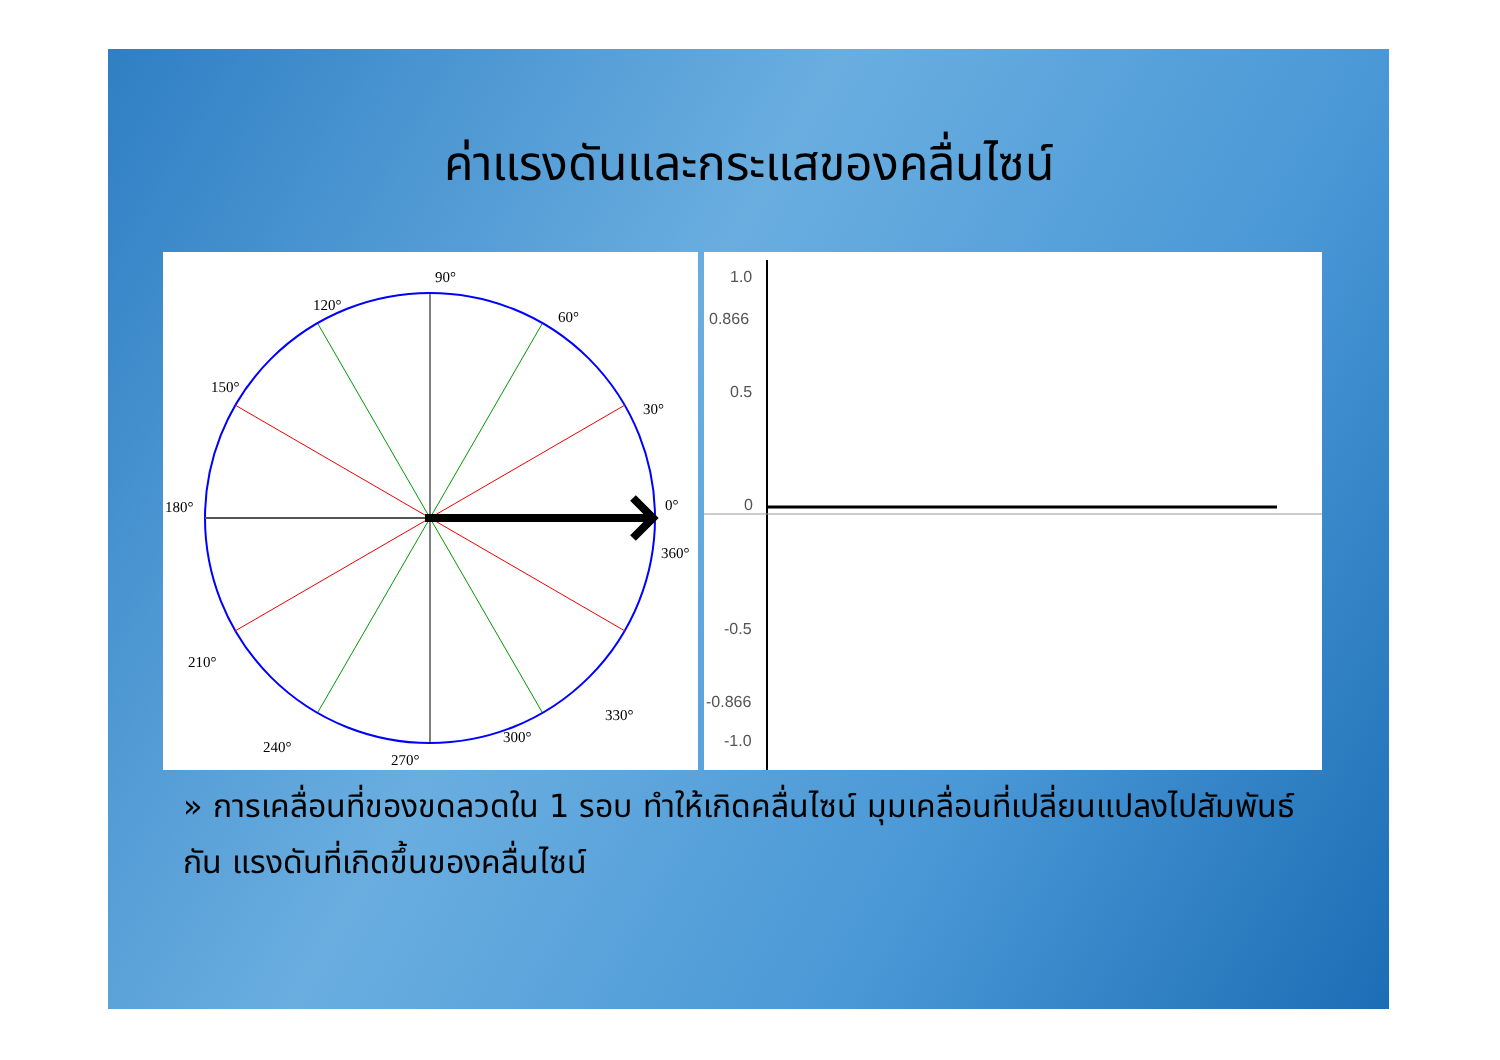ค่าแรงดันและกระแสของคลื่นไซน์
90°
120°
60°
150°
30°
180°
0°
360°
210°
330°
240°
300°
270°
1.0
0.866
0.5
0
-0.5
-0.866
-1.0
» การเคลื่อนที่ของขดลวดใน 1 รอบ ทำให้เกิดคลื่นไซน์ มุมเคลื่อนที่เปลี่ยนแปลงไปสัมพันธ์กัน แรงดันที่เกิดขึ้นของคลื่นไซน์